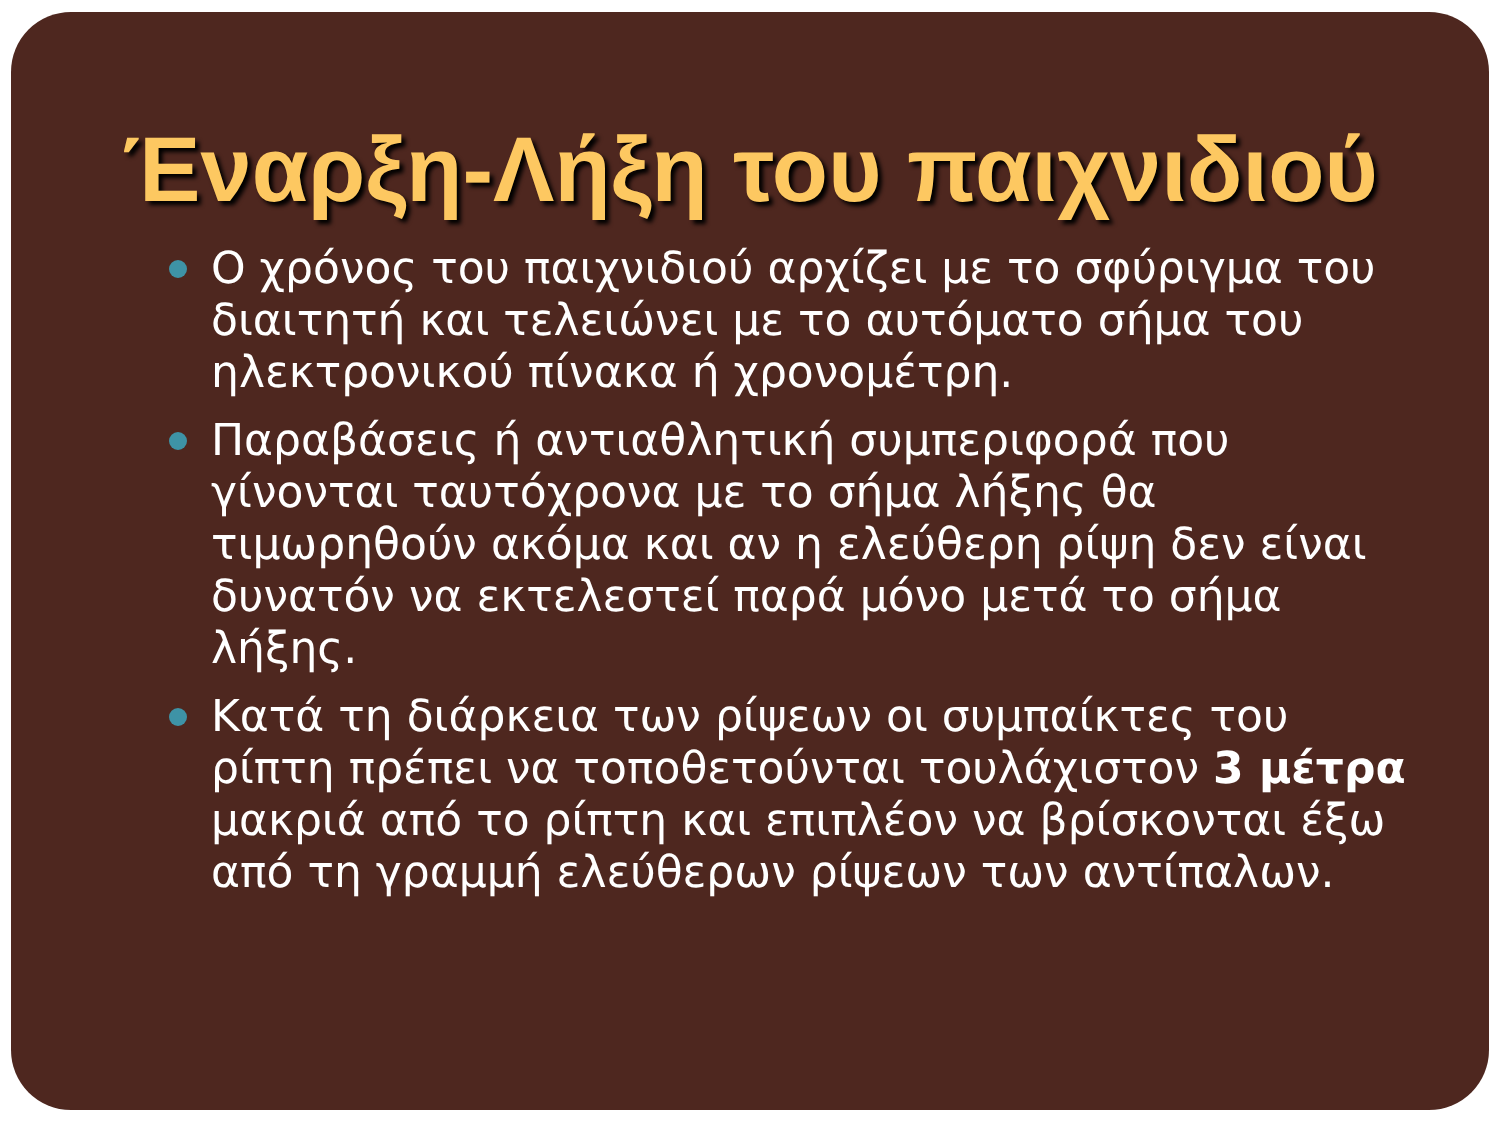Έναρξη-Λήξη του παιχνιδιού
Ο χρόνος του παιχνιδιού αρχίζει με το σφύριγμα του διαιτητή και τελειώνει με το αυτόματο σήμα του ηλεκτρονικού πίνακα ή χρονομέτρη.
Παραβάσεις ή αντιαθλητική συμπεριφορά που γίνονται ταυτόχρονα με το σήμα λήξης θα τιμωρηθούν ακόμα και αν η ελεύθερη ρίψη δεν είναι δυνατόν να εκτελεστεί παρά μόνο μετά το σήμα λήξης.
Κατά τη διάρκεια των ρίψεων οι συμπαίκτες του ρίπτη πρέπει να τοποθετούνται τουλάχιστον 3 μέτρα μακριά από το ρίπτη και επιπλέον να βρίσκονται έξω από τη γραμμή ελεύθερων ρίψεων των αντίπαλων.